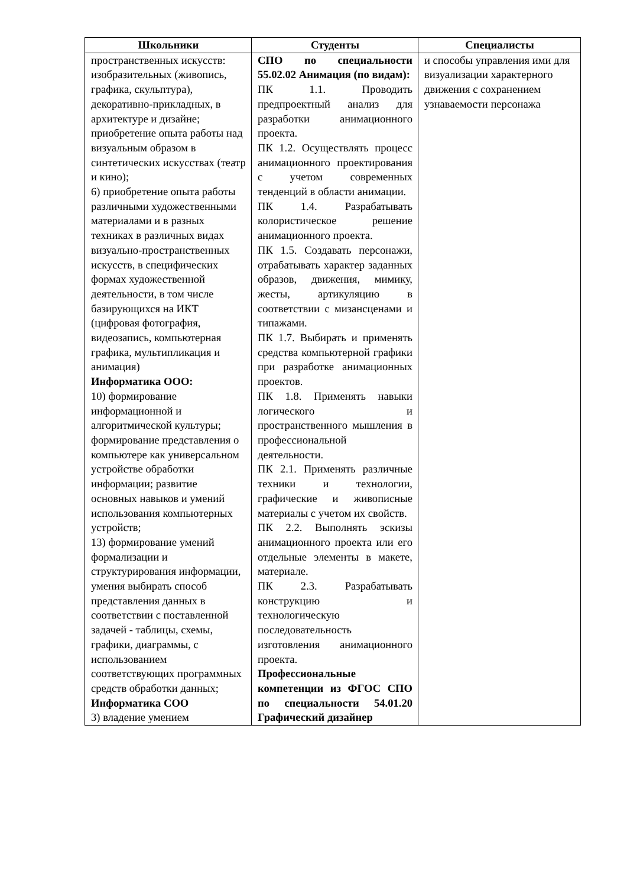| Школьники | Студенты | Специалисты |
| --- | --- | --- |
| пространственных искусств: изобразительных (живопись, графика, скульптура), декоративно-прикладных, в архитектуре и дизайне; приобретение опыта работы над визуальным образом в синтетических искусствах (театр и кино); 6) приобретение опыта работы различными художественными материалами и в разных техниках в различных видах визуально-пространственных искусств, в специфических формах художественной деятельности, в том числе базирующихся на ИКТ (цифровая фотография, видеозапись, компьютерная графика, мультипликация и анимация) Информатика ООО: 10) формирование информационной и алгоритмической культуры; формирование представления о компьютере как универсальном устройстве обработки информации; развитие основных навыков и умений использования компьютерных устройств; 13) формирование умений формализации и структурирования информации, умения выбирать способ представления данных в соответствии с поставленной задачей - таблицы, схемы, графики, диаграммы, с использованием соответствующих программных средств обработки данных; Информатика СОО 3) владение умением | СПО по специальности 55.02.02 Анимация (по видам): ПК 1.1. Проводить предпроектный анализ для разработки анимационного проекта. ПК 1.2. Осуществлять процесс анимационного проектирования с учетом современных тенденций в области анимации. ПК 1.4. Разрабатывать колористическое решение анимационного проекта. ПК 1.5. Создавать персонажи, отрабатывать характер заданных образов, движения, мимику, жесты, артикуляцию в соответствии с мизансценами и типажами. ПК 1.7. Выбирать и применять средства компьютерной графики при разработке анимационных проектов. ПК 1.8. Применять навыки логического и пространственного мышления в профессиональной деятельности. ПК 2.1. Применять различные техники и технологии, графические и живописные материалы с учетом их свойств. ПК 2.2. Выполнять эскизы анимационного проекта или его отдельные элементы в макете, материале. ПК 2.3. Разрабатывать конструкцию и технологическую последовательность изготовления анимационного проекта. Профессиональные компетенции из ФГОС СПО по специальности 54.01.20 Графический дизайнер | и способы управления ими для визуализации характерного движения с сохранением узнаваемости персонажа |